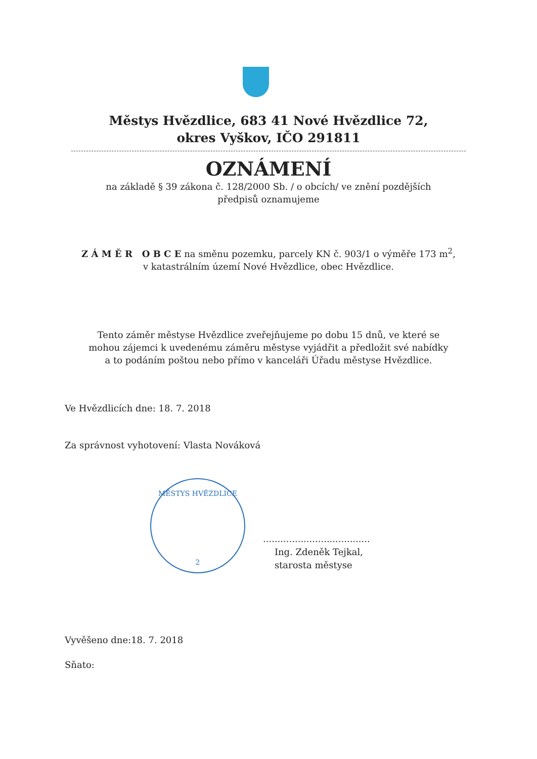Městys Hvězdlice, 683 41 Nové Hvězdlice 72,
okres Vyškov, IČO 291811
OZNÁMENÍ
na základě § 39 zákona č. 128/2000 Sb. / o obcích/ ve znění pozdějších
předpisů oznamujeme
Z Á M Ě R O B C E na směnu pozemku, parcely KN č. 903/1 o výměře 173 m<sup>2</sup>,
v katastrálním území Nové Hvězdlice, obec Hvězdlice.
Tento záměr městyse Hvězdlice zveřejňujeme po dobu 15 dnů, ve které se
mohou zájemci k uvedenému záměru městyse vyjádřit a předložit své nabídky
a to podáním poštou nebo přímo v kanceláři Úřadu městyse Hvězdlice.
Ve Hvězdlicích dne: 18. 7. 2018
Za správnost vyhotovení: Vlasta Nováková
MĚSTYS HVĚZDLICE
2
.....................................
Ing. Zdeněk Tejkal,
starosta městyse
Vyvěšeno dne:18. 7. 2018
Sňato: